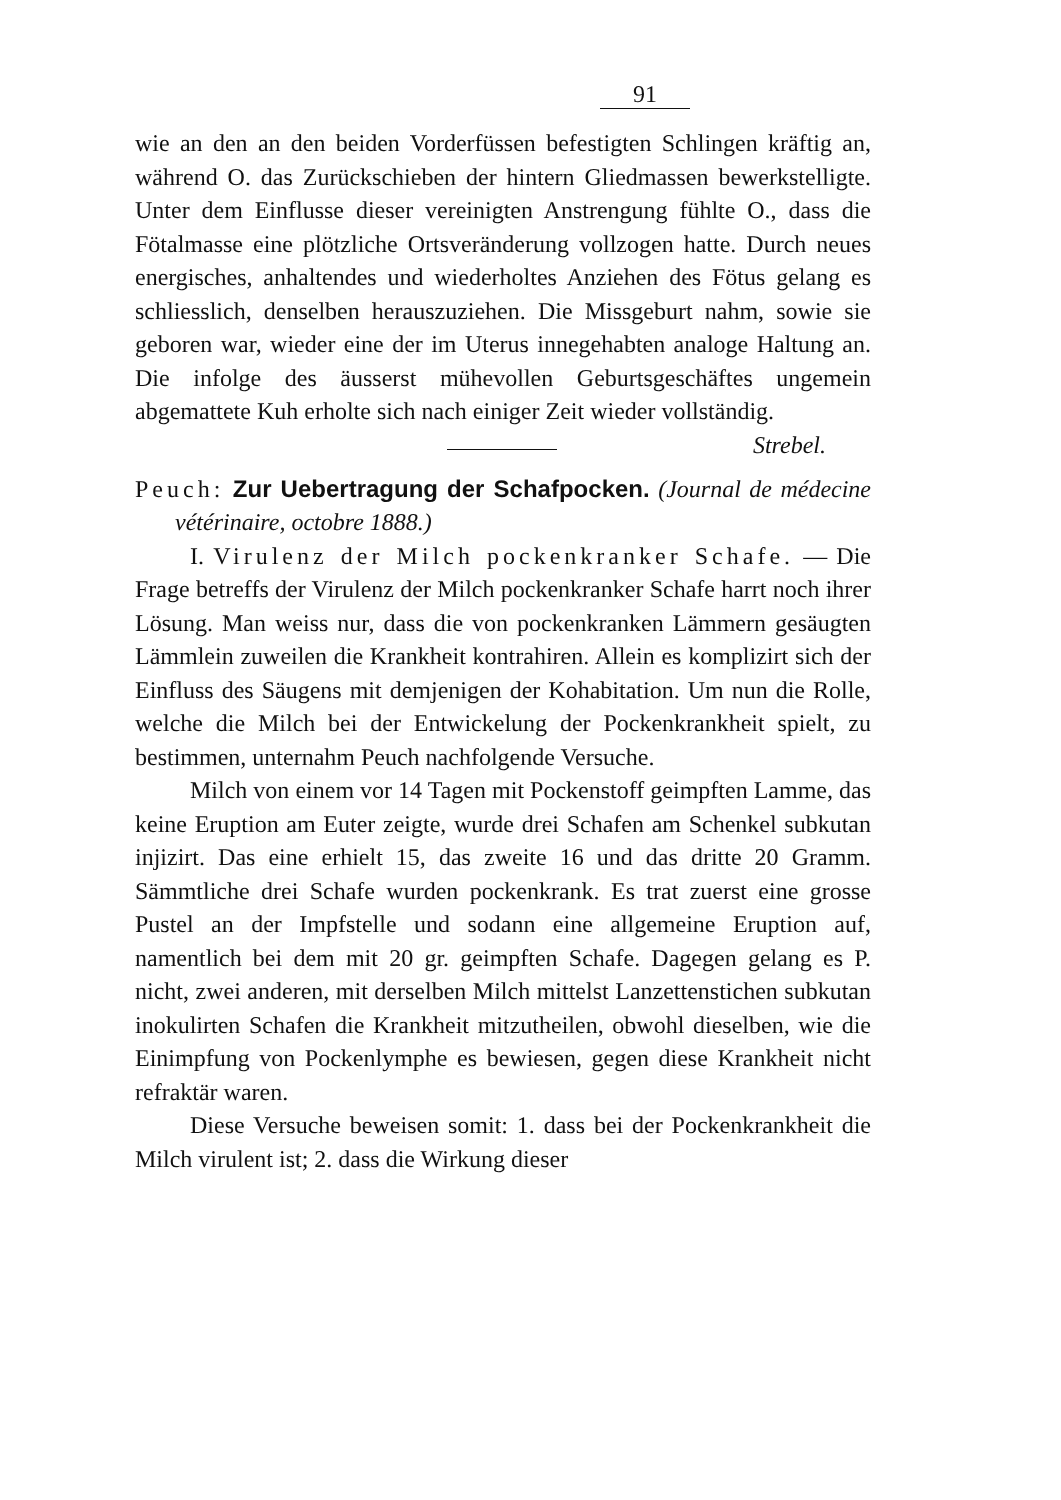91
wie an den an den beiden Vorderfüssen befestigten Schlingen kräftig an, während O. das Zurückschieben der hintern Gliedmassen bewerkstelligte. Unter dem Einflusse dieser vereinigten Anstrengung fühlte O., dass die Fötalmasse eine plötzliche Ortsveränderung vollzogen hatte. Durch neues energisches, anhaltendes und wiederholtes Anziehen des Fötus gelang es schliesslich, denselben herauszuziehen. Die Missgeburt nahm, sowie sie geboren war, wieder eine der im Uterus innegehabten analoge Haltung an. Die infolge des äusserst mühevollen Geburtsgeschäftes ungemein abgemattete Kuh erholte sich nach einiger Zeit wieder vollständig. Strebel.
Peuch: Zur Uebertragung der Schafpocken. (Journal de médecine vétérinaire, octobre 1888.)
I. Virulenz der Milch pockenkranker Schafe. — Die Frage betreffs der Virulenz der Milch pockenkranker Schafe harrt noch ihrer Lösung. Man weiss nur, dass die von pockenkranken Lämmern gesäugten Lämmlein zuweilen die Krankheit kontrahiren. Allein es komplizirt sich der Einfluss des Säugens mit demjenigen der Kohabitation. Um nun die Rolle, welche die Milch bei der Entwickelung der Pockenkrankheit spielt, zu bestimmen, unternahm Peuch nachfolgende Versuche.
Milch von einem vor 14 Tagen mit Pockenstoff geimpften Lamme, das keine Eruption am Euter zeigte, wurde drei Schafen am Schenkel subkutan injizirt. Das eine erhielt 15, das zweite 16 und das dritte 20 Gramm. Sämmtliche drei Schafe wurden pockenkrank. Es trat zuerst eine grosse Pustel an der Impfstelle und sodann eine allgemeine Eruption auf, namentlich bei dem mit 20 gr. geimpften Schafe. Dagegen gelang es P. nicht, zwei anderen, mit derselben Milch mittelst Lanzettenstichen subkutan inokulirten Schafen die Krankheit mitzutheilen, obwohl dieselben, wie die Einimpfung von Pockenlymphe es bewiesen, gegen diese Krankheit nicht refraktär waren.
Diese Versuche beweisen somit: 1. dass bei der Pockenkrankheit die Milch virulent ist; 2. dass die Wirkung dieser